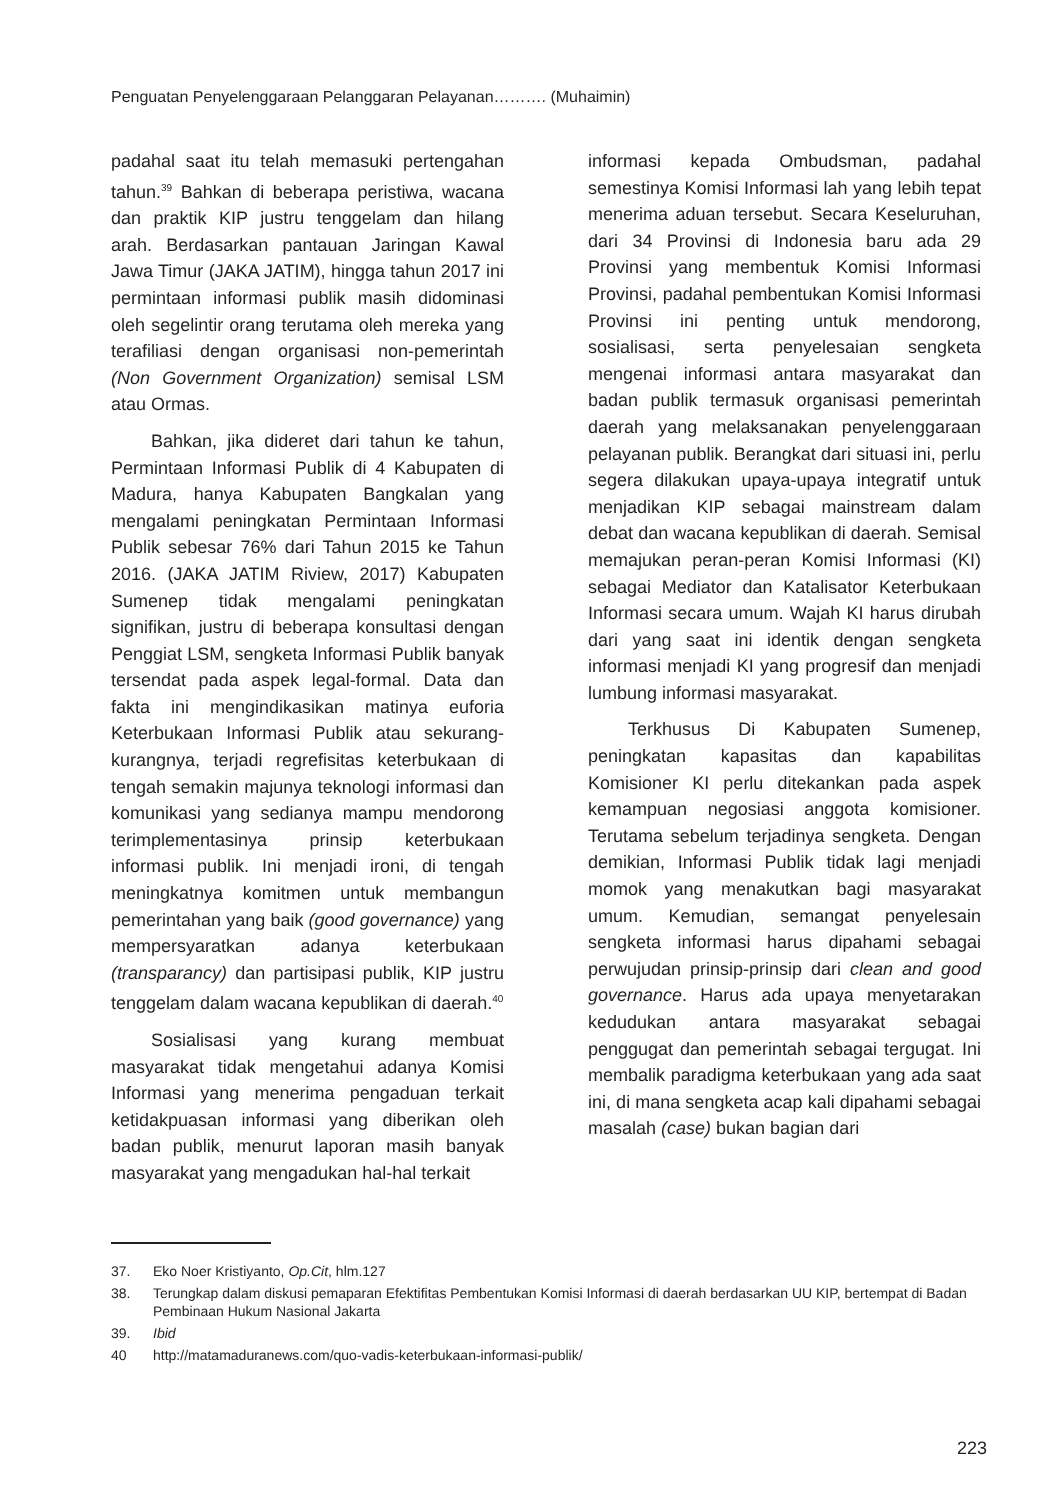Penguatan Penyelenggaraan Pelanggaran Pelayanan………. (Muhaimin)
padahal saat itu telah memasuki pertengahan tahun.<sup>39</sup> Bahkan di beberapa peristiwa, wacana dan praktik KIP justru tenggelam dan hilang arah. Berdasarkan pantauan Jaringan Kawal Jawa Timur (JAKA JATIM), hingga tahun 2017 ini permintaan informasi publik masih didominasi oleh segelintir orang terutama oleh mereka yang terafiliasi dengan organisasi non-pemerintah (Non Government Organization) semisal LSM atau Ormas.
Bahkan, jika dideret dari tahun ke tahun, Permintaan Informasi Publik di 4 Kabupaten di Madura, hanya Kabupaten Bangkalan yang mengalami peningkatan Permintaan Informasi Publik sebesar 76% dari Tahun 2015 ke Tahun 2016. (JAKA JATIM Riview, 2017) Kabupaten Sumenep tidak mengalami peningkatan signifikan, justru di beberapa konsultasi dengan Penggiat LSM, sengketa Informasi Publik banyak tersendat pada aspek legal-formal. Data dan fakta ini mengindikasikan matinya euforia Keterbukaan Informasi Publik atau sekurang-kurangnya, terjadi regrefisitas keterbukaan di tengah semakin majunya teknologi informasi dan komunikasi yang sedianya mampu mendorong terimplementasinya prinsip keterbukaan informasi publik. Ini menjadi ironi, di tengah meningkatnya komitmen untuk membangun pemerintahan yang baik (good governance) yang mempersyaratkan adanya keterbukaan (transparancy) dan partisipasi publik, KIP justru tenggelam dalam wacana kepublikan di daerah.<sup>40</sup>
Sosialisasi yang kurang membuat masyarakat tidak mengetahui adanya Komisi Informasi yang menerima pengaduan terkait ketidakpuasan informasi yang diberikan oleh badan publik, menurut laporan masih banyak masyarakat yang mengadukan hal-hal terkait
informasi kepada Ombudsman, padahal semestinya Komisi Informasi lah yang lebih tepat menerima aduan tersebut. Secara Keseluruhan, dari 34 Provinsi di Indonesia baru ada 29 Provinsi yang membentuk Komisi Informasi Provinsi, padahal pembentukan Komisi Informasi Provinsi ini penting untuk mendorong, sosialisasi, serta penyelesaian sengketa mengenai informasi antara masyarakat dan badan publik termasuk organisasi pemerintah daerah yang melaksanakan penyelenggaraan pelayanan publik. Berangkat dari situasi ini, perlu segera dilakukan upaya-upaya integratif untuk menjadikan KIP sebagai mainstream dalam debat dan wacana kepublikan di daerah. Semisal memajukan peran-peran Komisi Informasi (KI) sebagai Mediator dan Katalisator Keterbukaan Informasi secara umum. Wajah KI harus dirubah dari yang saat ini identik dengan sengketa informasi menjadi KI yang progresif dan menjadi lumbung informasi masyarakat.
Terkhusus Di Kabupaten Sumenep, peningkatan kapasitas dan kapabilitas Komisioner KI perlu ditekankan pada aspek kemampuan negosiasi anggota komisioner. Terutama sebelum terjadinya sengketa. Dengan demikian, Informasi Publik tidak lagi menjadi momok yang menakutkan bagi masyarakat umum. Kemudian, semangat penyelesain sengketa informasi harus dipahami sebagai perwujudan prinsip-prinsip dari clean and good governance. Harus ada upaya menyetarakan kedudukan antara masyarakat sebagai penggugat dan pemerintah sebagai tergugat. Ini membalik paradigma keterbukaan yang ada saat ini, di mana sengketa acap kali dipahami sebagai masalah (case) bukan bagian dari
37. Eko Noer Kristiyanto, Op.Cit, hlm.127
38. Terungkap dalam diskusi pemaparan Efektifitas Pembentukan Komisi Informasi di daerah berdasarkan UU KIP, bertempat di Badan Pembinaan Hukum Nasional Jakarta
39. Ibid
40 http://matamaduranews.com/quo-vadis-keterbukaan-informasi-publik/
223